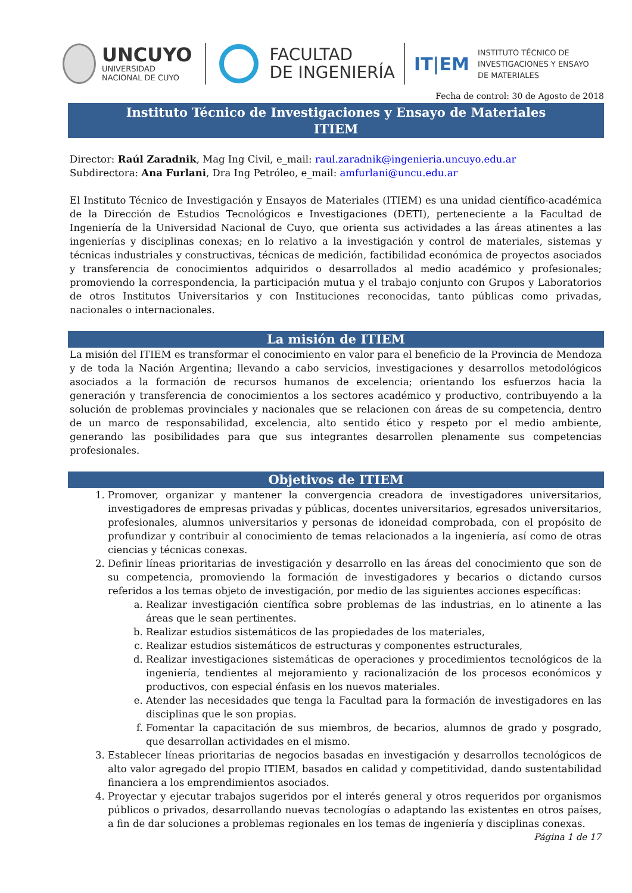UNCUYO
UNIVERSIDAD
NACIONAL DE CUYO
FACULTAD
DE INGENIERÍA
IT|EM
INSTITUTO TÉCNICO DE
INVESTIGACIONES Y ENSAYO
DE MATERIALES
Fecha de control: 30 de Agosto de 2018
Instituto Técnico de Investigaciones y Ensayo de Materiales
ITIEM
Director: Raúl Zaradnik, Mag Ing Civil, e_mail: raul.zaradnik@ingenieria.uncuyo.edu.ar
Subdirectora: Ana Furlani, Dra Ing Petróleo, e_mail: amfurlani@uncu.edu.ar
El Instituto Técnico de Investigación y Ensayos de Materiales (ITIEM) es una unidad científico-académica de la Dirección de Estudios Tecnológicos e Investigaciones (DETI), perteneciente a la Facultad de Ingeniería de la Universidad Nacional de Cuyo, que orienta sus actividades a las áreas atinentes a las ingenierías y disciplinas conexas; en lo relativo a la investigación y control de materiales, sistemas y técnicas industriales y constructivas, técnicas de medición, factibilidad económica de proyectos asociados y transferencia de conocimientos adquiridos o desarrollados al medio académico y profesionales; promoviendo la correspondencia, la participación mutua y el trabajo conjunto con Grupos y Laboratorios de otros Institutos Universitarios y con Instituciones reconocidas, tanto públicas como privadas, nacionales o internacionales.
La misión de ITIEM
La misión del ITIEM es transformar el conocimiento en valor para el beneficio de la Provincia de Mendoza y de toda la Nación Argentina; llevando a cabo servicios, investigaciones y desarrollos metodológicos asociados a la formación de recursos humanos de excelencia; orientando los esfuerzos hacia la generación y transferencia de conocimientos a los sectores académico y productivo, contribuyendo a la solución de problemas provinciales y nacionales que se relacionen con áreas de su competencia, dentro de un marco de responsabilidad, excelencia, alto sentido ético y respeto por el medio ambiente, generando las posibilidades para que sus integrantes desarrollen plenamente sus competencias profesionales.
Objetivos de ITIEM
1. Promover, organizar y mantener la convergencia creadora de investigadores universitarios, investigadores de empresas privadas y públicas, docentes universitarios, egresados universitarios, profesionales, alumnos universitarios y personas de idoneidad comprobada, con el propósito de profundizar y contribuir al conocimiento de temas relacionados a la ingeniería, así como de otras ciencias y técnicas conexas.
2. Definir líneas prioritarias de investigación y desarrollo en las áreas del conocimiento que son de su competencia, promoviendo la formación de investigadores y becarios o dictando cursos referidos a los temas objeto de investigación, por medio de las siguientes acciones específicas:
a. Realizar investigación científica sobre problemas de las industrias, en lo atinente a las áreas que le sean pertinentes.
b. Realizar estudios sistemáticos de las propiedades de los materiales,
c. Realizar estudios sistemáticos de estructuras y componentes estructurales,
d. Realizar investigaciones sistemáticas de operaciones y procedimientos tecnológicos de la ingeniería, tendientes al mejoramiento y racionalización de los procesos económicos y productivos, con especial énfasis en los nuevos materiales.
e. Atender las necesidades que tenga la Facultad para la formación de investigadores en las disciplinas que le son propias.
f. Fomentar la capacitación de sus miembros, de becarios, alumnos de grado y posgrado, que desarrollan actividades en el mismo.
3. Establecer líneas prioritarias de negocios basadas en investigación y desarrollos tecnológicos de alto valor agregado del propio ITIEM, basados en calidad y competitividad, dando sustentabilidad financiera a los emprendimientos asociados.
4. Proyectar y ejecutar trabajos sugeridos por el interés general y otros requeridos por organismos públicos o privados, desarrollando nuevas tecnologías o adaptando las existentes en otros países, a fin de dar soluciones a problemas regionales en los temas de ingeniería y disciplinas conexas.
Página 1 de 17